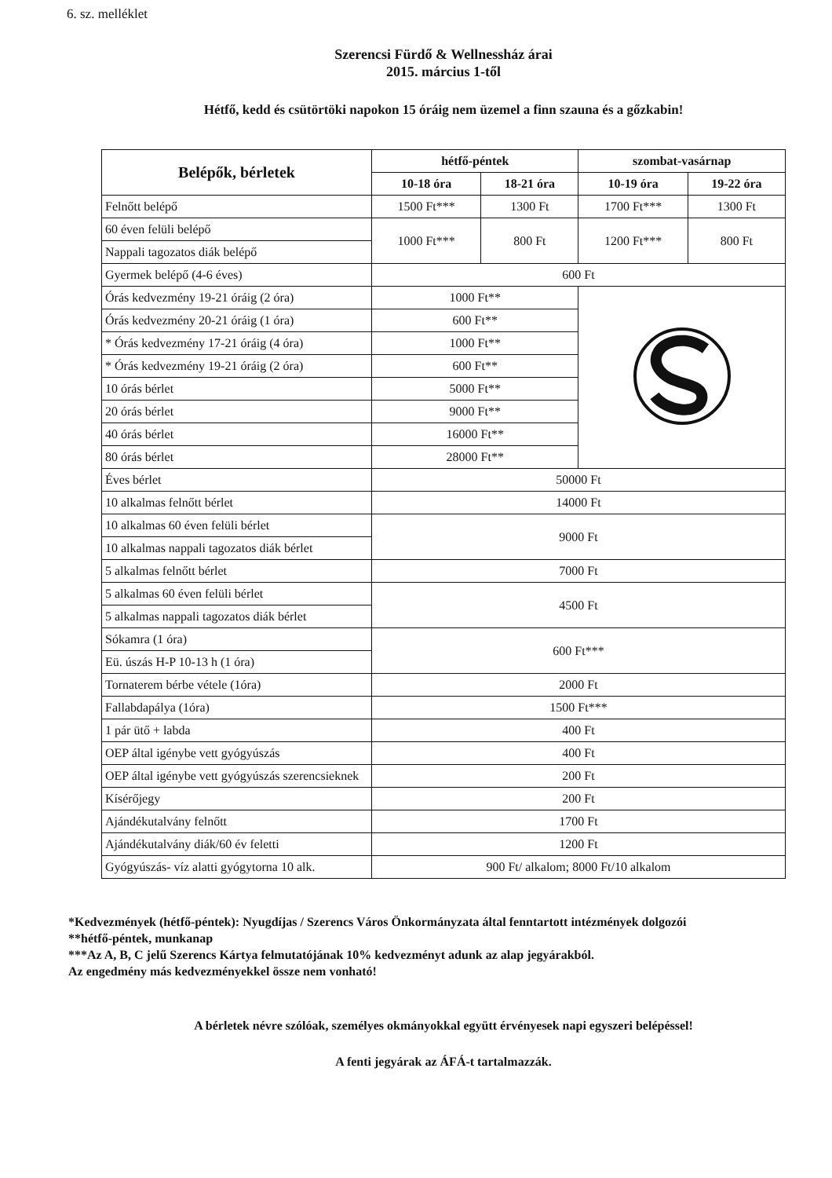6. sz. melléklet
Szerencsi Fürdő & Wellnessház árai
2015. március 1-től
Hétfő, kedd és csütörtöki napokon 15 óráig nem üzemel a finn szauna és a gőzkabin!
| Belépők, bérletek | hétfő-péntek | | szombat-vasárnap | |
| --- | --- | --- | --- | --- |
| | 10-18 óra | 18-21 óra | 10-19 óra | 19-22 óra |
| Felnőtt belépő | 1500 Ft*** | 1300 Ft | 1700 Ft*** | 1300 Ft |
| 60 éven felüli belépő | 1000 Ft*** | 800 Ft | 1200 Ft*** | 800 Ft |
| Nappali tagozatos diák belépő | | | | |
| Gyermek belépő (4-6 éves) | 600 Ft | | | |
| Órás kedvezmény 19-21 óráig (2 óra) | 1000 Ft** | | | |
| Órás kedvezmény 20-21 óráig (1 óra) | 600 Ft** | | | |
| * Órás kedvezmény 17-21 óráig (4 óra) | 1000 Ft** | | | |
| * Órás kedvezmény 19-21 óráig (2 óra) | 600 Ft** | | | |
| 10 órás bérlet | 5000 Ft** | | | |
| 20 órás bérlet | 9000 Ft** | | | |
| 40 órás bérlet | 16000 Ft** | | | |
| 80 órás bérlet | 28000 Ft** | | | |
| Éves bérlet | 50000 Ft | | | |
| 10 alkalmas felnőtt bérlet | 14000 Ft | | | |
| 10 alkalmas 60 éven felüli bérlet | 9000 Ft | | | |
| 10 alkalmas nappali tagozatos diák bérlet | | | | |
| 5 alkalmas felnőtt bérlet | 7000 Ft | | | |
| 5 alkalmas 60 éven felüli bérlet | 4500 Ft | | | |
| 5 alkalmas nappali tagozatos diák bérlet | | | | |
| Sókamra (1 óra) | 600 Ft*** | | | |
| Eü. úszás H-P 10-13 h (1 óra) | | | | |
| Tornaterem bérbe vétele (1óra) | 2000 Ft | | | |
| Fallabdapálya (1óra) | 1500 Ft*** | | | |
| 1 pár ütő + labda | 400 Ft | | | |
| OEP által igénybe vett gyógyúszás | 400 Ft | | | |
| OEP által igénybe vett gyógyúszás szerencsieknek | 200 Ft | | | |
| Kísérőjegy | 200 Ft | | | |
| Ajándékutalvány felnőtt | 1700 Ft | | | |
| Ajándékutalvány diák/60 év feletti | 1200 Ft | | | |
| Gyógyúszás- víz alatti gyógytorna 10 alk. | 900 Ft/ alkalom; 8000 Ft/10 alkalom | | | |
*Kedvezmények (hétfő-péntek): Nyugdíjas / Szerencs Város Önkormányzata által fenntartott intézmények dolgozói
**hétfő-péntek, munkanap
***Az A, B, C jelű Szerencs Kártya felmutatójának 10% kedvezményt adunk az alap jegyárakból.
Az engedmény más kedvezményekkel össze nem vonható!
A bérletek névre szólóak, személyes okmányokkal együtt érvényesek napi egyszeri belépéssel!
A fenti jegyárak az ÁFÁ-t tartalmazzák.